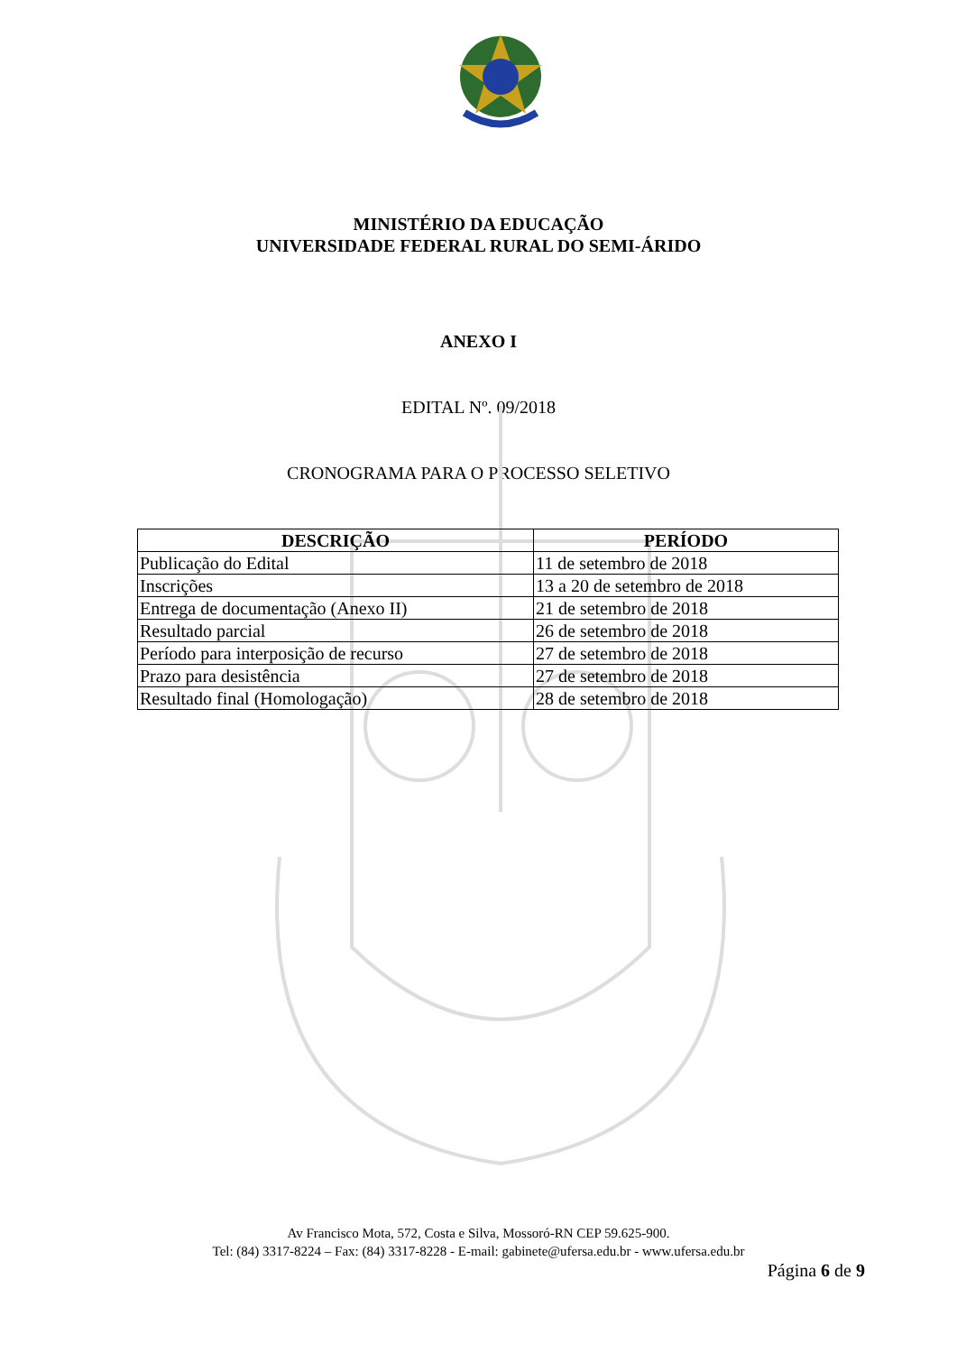MINISTÉRIO DA EDUCAÇÃO
UNIVERSIDADE FEDERAL RURAL DO SEMI-ÁRIDO
ANEXO I
EDITAL Nº. 09/2018
CRONOGRAMA PARA O PROCESSO SELETIVO
| DESCRIÇÃO | PERÍODO |
| --- | --- |
| Publicação do Edital | 11 de setembro de 2018 |
| Inscrições | 13 a 20 de setembro de 2018 |
| Entrega de documentação (Anexo II) | 21 de setembro de 2018 |
| Resultado parcial | 26 de setembro de 2018 |
| Período para interposição de recurso | 27 de setembro de 2018 |
| Prazo para desistência | 27 de setembro de 2018 |
| Resultado final (Homologação) | 28 de setembro de 2018 |
Av Francisco Mota, 572, Costa e Silva, Mossoró-RN CEP 59.625-900.
Tel: (84) 3317-8224 – Fax: (84) 3317-8228 - E-mail: gabinete@ufersa.edu.br - www.ufersa.edu.br
Página 6 de 9